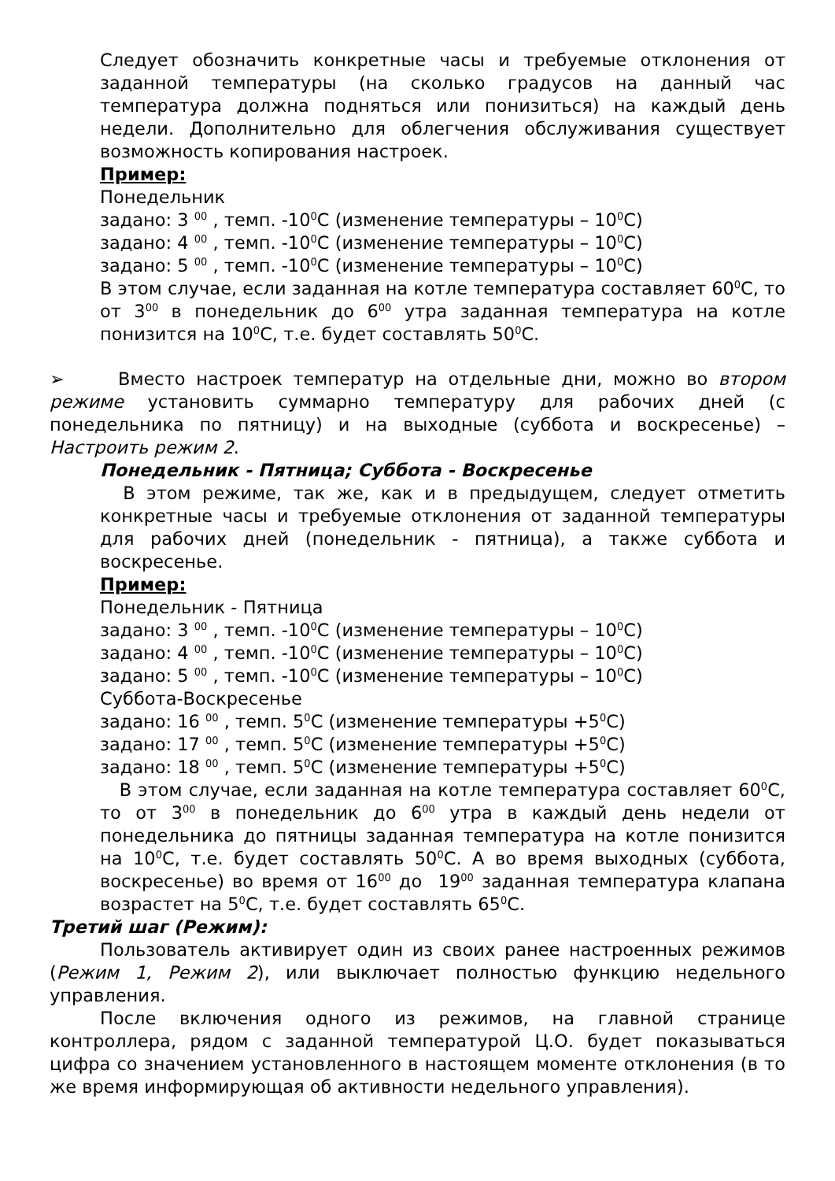Следует обозначить конкретные часы и требуемые отклонения от заданной температуры (на сколько градусов на данный час температура должна подняться или понизиться) на каждый день недели. Дополнительно для облегчения обслуживания существует возможность копирования настроек.
Пример:
Понедельник
задано: 3 <sup>00</sup> , темп. -10<sup>0</sup>C (изменение температуры – 10<sup>0</sup>C)
задано: 4 <sup>00</sup> , темп. -10<sup>0</sup>C (изменение температуры – 10<sup>0</sup>C)
задано: 5 <sup>00</sup> , темп. -10<sup>0</sup>C (изменение температуры – 10<sup>0</sup>C)
В этом случае, если заданная на котле температура составляет 60<sup>0</sup>C, то от 3<sup>00</sup> в понедельник до 6<sup>00</sup> утра заданная температура на котле понизится на 10<sup>0</sup>C, т.е. будет составлять 50<sup>0</sup>C.
➢ Вместо настроек температур на отдельные дни, можно во втором режиме установить суммарно температуру для рабочих дней (с понедельника по пятницу) и на выходные (суббота и воскресенье) – Настроить режим 2.
Понедельник - Пятница; Суббота - Воскресенье
В этом режиме, так же, как и в предыдущем, следует отметить конкретные часы и требуемые отклонения от заданной температуры для рабочих дней (понедельник - пятница), а также суббота и воскресенье.
Пример:
Понедельник - Пятница
задано: 3 <sup>00</sup> , темп. -10<sup>0</sup>C (изменение температуры – 10<sup>0</sup>C)
задано: 4 <sup>00</sup> , темп. -10<sup>0</sup>C (изменение температуры – 10<sup>0</sup>C)
задано: 5 <sup>00</sup> , темп. -10<sup>0</sup>C (изменение температуры – 10<sup>0</sup>C)
Суббота-Воскресенье
задано: 16 <sup>00</sup> , темп. 5<sup>0</sup>C (изменение температуры +5<sup>0</sup>C)
задано: 17 <sup>00</sup> , темп. 5<sup>0</sup>C (изменение температуры +5<sup>0</sup>C)
задано: 18 <sup>00</sup> , темп. 5<sup>0</sup>C (изменение температуры +5<sup>0</sup>C)
В этом случае, если заданная на котле температура составляет 60<sup>0</sup>C, то от 3<sup>00</sup> в понедельник до 6<sup>00</sup> утра в каждый день недели от понедельника до пятницы заданная температура на котле понизится на 10<sup>0</sup>C, т.е. будет составлять 50<sup>0</sup>C. А во время выходных (суббота, воскресенье) во время от 16<sup>00</sup> до 19<sup>00</sup> заданная температура клапана возрастет на 5<sup>0</sup>C, т.е. будет составлять 65<sup>0</sup>C.
Третий шаг (Режим):
Пользователь активирует один из своих ранее настроенных режимов (Режим 1, Режим 2), или выключает полностью функцию недельного управления.
После включения одного из режимов, на главной странице контроллера, рядом с заданной температурой Ц.О. будет показываться цифра со значением установленного в настоящем моменте отклонения (в то же время информирующая об активности недельного управления).